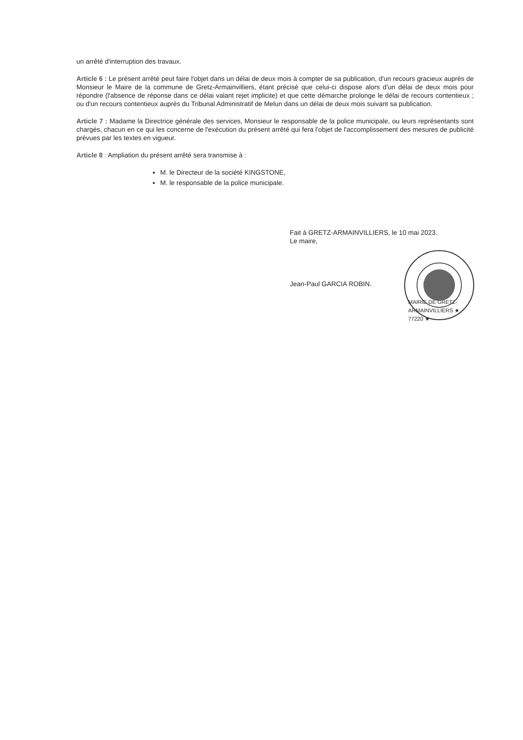un arrêté d'interruption des travaux.
Article 6 : Le présent arrêté peut faire l'objet dans un délai de deux mois à compter de sa publication, d'un recours gracieux auprès de Monsieur le Maire de la commune de Gretz-Armainvilliers, étant précisé que celui-ci dispose alors d'un délai de deux mois pour répondre (l'absence de réponse dans ce délai valant rejet implicite) et que cette démarche prolonge le délai de recours contentieux ; ou d'un recours contentieux auprès du Tribunal Administratif de Melun dans un délai de deux mois suivant sa publication.
Article 7 : Madame la Directrice générale des services, Monsieur le responsable de la police municipale, ou leurs représentants sont chargés, chacun en ce qui les concerne de l'exécution du présent arrêté qui fera l'objet de l'accomplissement des mesures de publicité prévues par les textes en vigueur.
Article 8 : Ampliation du présent arrêté sera transmise à :
M. le Directeur de la société KINGSTONE,
M. le responsable de la police municipale.
Fait à GRETZ-ARMAINVILLIERS, le 10 mai 2023.
Le maire,
Jean-Paul GARCIA ROBIN.
MAIRIE DE GRETZ-ARMAINVILLIERS ★ 77220 ★